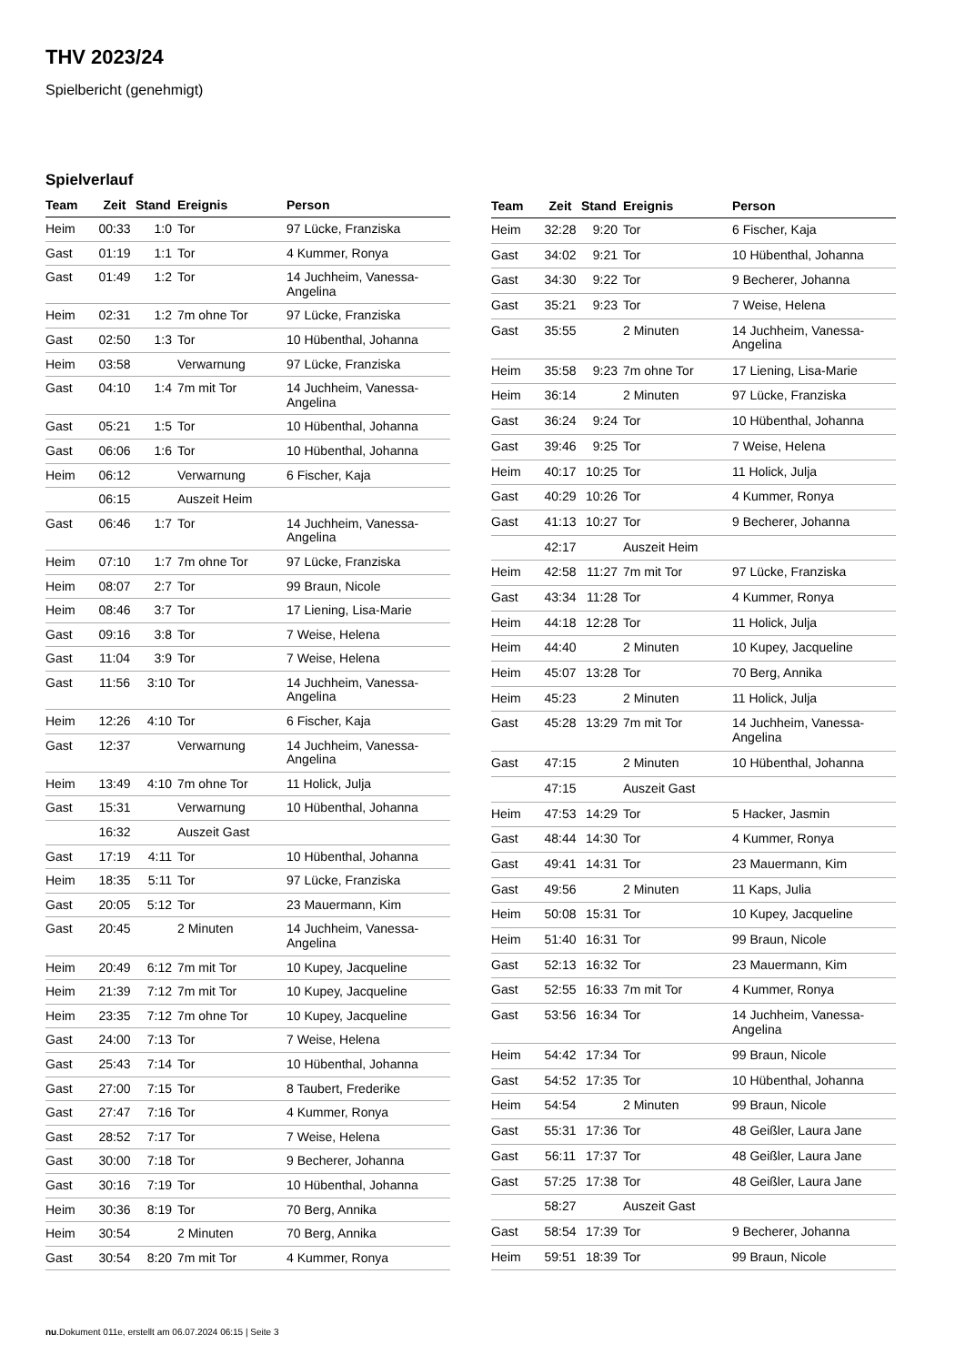THV 2023/24
Spielbericht (genehmigt)
Spielverlauf
| Team | Zeit | Stand | Ereignis | Person |
| --- | --- | --- | --- | --- |
| Heim | 00:33 | 1:0 | Tor | 97 Lücke, Franziska |
| Gast | 01:19 | 1:1 | Tor | 4 Kummer, Ronya |
| Gast | 01:49 | 1:2 | Tor | 14 Juchheim, Vanessa- Angelina |
| Heim | 02:31 | 1:2 | 7m ohne Tor | 97 Lücke, Franziska |
| Gast | 02:50 | 1:3 | Tor | 10 Hübenthal, Johanna |
| Heim | 03:58 | | Verwarnung | 97 Lücke, Franziska |
| Gast | 04:10 | 1:4 | 7m mit Tor | 14 Juchheim, Vanessa- Angelina |
| Gast | 05:21 | 1:5 | Tor | 10 Hübenthal, Johanna |
| Gast | 06:06 | 1:6 | Tor | 10 Hübenthal, Johanna |
| Heim | 06:12 | | Verwarnung | 6 Fischer, Kaja |
| | 06:15 | | Auszeit Heim | |
| Gast | 06:46 | 1:7 | Tor | 14 Juchheim, Vanessa- Angelina |
| Heim | 07:10 | 1:7 | 7m ohne Tor | 97 Lücke, Franziska |
| Heim | 08:07 | 2:7 | Tor | 99 Braun, Nicole |
| Heim | 08:46 | 3:7 | Tor | 17 Liening, Lisa-Marie |
| Gast | 09:16 | 3:8 | Tor | 7 Weise, Helena |
| Gast | 11:04 | 3:9 | Tor | 7 Weise, Helena |
| Gast | 11:56 | 3:10 | Tor | 14 Juchheim, Vanessa- Angelina |
| Heim | 12:26 | 4:10 | Tor | 6 Fischer, Kaja |
| Gast | 12:37 | | Verwarnung | 14 Juchheim, Vanessa- Angelina |
| Heim | 13:49 | 4:10 | 7m ohne Tor | 11 Holick, Julja |
| Gast | 15:31 | | Verwarnung | 10 Hübenthal, Johanna |
| | 16:32 | | Auszeit Gast | |
| Gast | 17:19 | 4:11 | Tor | 10 Hübenthal, Johanna |
| Heim | 18:35 | 5:11 | Tor | 97 Lücke, Franziska |
| Gast | 20:05 | 5:12 | Tor | 23 Mauermann, Kim |
| Gast | 20:45 | | 2 Minuten | 14 Juchheim, Vanessa- Angelina |
| Heim | 20:49 | 6:12 | 7m mit Tor | 10 Kupey, Jacqueline |
| Heim | 21:39 | 7:12 | 7m mit Tor | 10 Kupey, Jacqueline |
| Heim | 23:35 | 7:12 | 7m ohne Tor | 10 Kupey, Jacqueline |
| Gast | 24:00 | 7:13 | Tor | 7 Weise, Helena |
| Gast | 25:43 | 7:14 | Tor | 10 Hübenthal, Johanna |
| Gast | 27:00 | 7:15 | Tor | 8 Taubert, Frederike |
| Gast | 27:47 | 7:16 | Tor | 4 Kummer, Ronya |
| Gast | 28:52 | 7:17 | Tor | 7 Weise, Helena |
| Gast | 30:00 | 7:18 | Tor | 9 Becherer, Johanna |
| Gast | 30:16 | 7:19 | Tor | 10 Hübenthal, Johanna |
| Heim | 30:36 | 8:19 | Tor | 70 Berg, Annika |
| Heim | 30:54 | | 2 Minuten | 70 Berg, Annika |
| Gast | 30:54 | 8:20 | 7m mit Tor | 4 Kummer, Ronya |
| Team | Zeit | Stand | Ereignis | Person |
| --- | --- | --- | --- | --- |
| Heim | 32:28 | 9:20 | Tor | 6 Fischer, Kaja |
| Gast | 34:02 | 9:21 | Tor | 10 Hübenthal, Johanna |
| Gast | 34:30 | 9:22 | Tor | 9 Becherer, Johanna |
| Gast | 35:21 | 9:23 | Tor | 7 Weise, Helena |
| Gast | 35:55 | | 2 Minuten | 14 Juchheim, Vanessa- Angelina |
| Heim | 35:58 | 9:23 | 7m ohne Tor | 17 Liening, Lisa-Marie |
| Heim | 36:14 | | 2 Minuten | 97 Lücke, Franziska |
| Gast | 36:24 | 9:24 | Tor | 10 Hübenthal, Johanna |
| Gast | 39:46 | 9:25 | Tor | 7 Weise, Helena |
| Heim | 40:17 | 10:25 | Tor | 11 Holick, Julja |
| Gast | 40:29 | 10:26 | Tor | 4 Kummer, Ronya |
| Gast | 41:13 | 10:27 | Tor | 9 Becherer, Johanna |
| | 42:17 | | Auszeit Heim | |
| Heim | 42:58 | 11:27 | 7m mit Tor | 97 Lücke, Franziska |
| Gast | 43:34 | 11:28 | Tor | 4 Kummer, Ronya |
| Heim | 44:18 | 12:28 | Tor | 11 Holick, Julja |
| Heim | 44:40 | | 2 Minuten | 10 Kupey, Jacqueline |
| Heim | 45:07 | 13:28 | Tor | 70 Berg, Annika |
| Heim | 45:23 | | 2 Minuten | 11 Holick, Julja |
| Gast | 45:28 | 13:29 | 7m mit Tor | 14 Juchheim, Vanessa- Angelina |
| Gast | 47:15 | | 2 Minuten | 10 Hübenthal, Johanna |
| | 47:15 | | Auszeit Gast | |
| Heim | 47:53 | 14:29 | Tor | 5 Hacker, Jasmin |
| Gast | 48:44 | 14:30 | Tor | 4 Kummer, Ronya |
| Gast | 49:41 | 14:31 | Tor | 23 Mauermann, Kim |
| Gast | 49:56 | | 2 Minuten | 11 Kaps, Julia |
| Heim | 50:08 | 15:31 | Tor | 10 Kupey, Jacqueline |
| Heim | 51:40 | 16:31 | Tor | 99 Braun, Nicole |
| Gast | 52:13 | 16:32 | Tor | 23 Mauermann, Kim |
| Gast | 52:55 | 16:33 | 7m mit Tor | 4 Kummer, Ronya |
| Gast | 53:56 | 16:34 | Tor | 14 Juchheim, Vanessa- Angelina |
| Heim | 54:42 | 17:34 | Tor | 99 Braun, Nicole |
| Gast | 54:52 | 17:35 | Tor | 10 Hübenthal, Johanna |
| Heim | 54:54 | | 2 Minuten | 99 Braun, Nicole |
| Gast | 55:31 | 17:36 | Tor | 48 Geißler, Laura Jane |
| Gast | 56:11 | 17:37 | Tor | 48 Geißler, Laura Jane |
| Gast | 57:25 | 17:38 | Tor | 48 Geißler, Laura Jane |
| | 58:27 | | Auszeit Gast | |
| Gast | 58:54 | 17:39 | Tor | 9 Becherer, Johanna |
| Heim | 59:51 | 18:39 | Tor | 99 Braun, Nicole |
nu.Dokument 011e, erstellt am 06.07.2024 06:15 | Seite 3